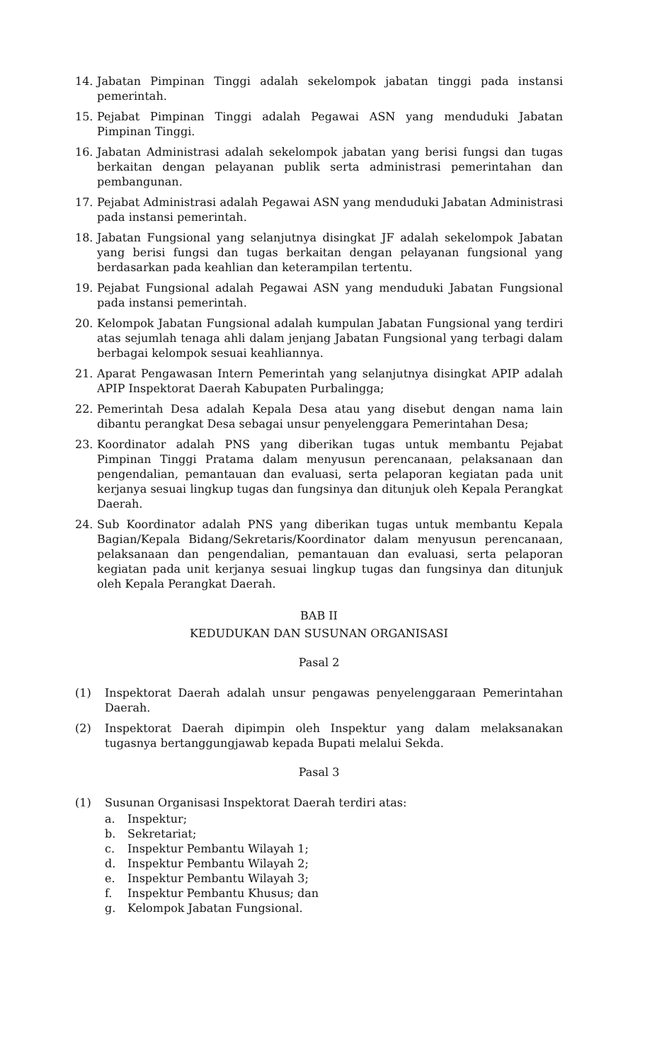14. Jabatan Pimpinan Tinggi adalah sekelompok jabatan tinggi pada instansi pemerintah.
15. Pejabat Pimpinan Tinggi adalah Pegawai ASN yang menduduki Jabatan Pimpinan Tinggi.
16. Jabatan Administrasi adalah sekelompok jabatan yang berisi fungsi dan tugas berkaitan dengan pelayanan publik serta administrasi pemerintahan dan pembangunan.
17. Pejabat Administrasi adalah Pegawai ASN yang menduduki Jabatan Administrasi pada instansi pemerintah.
18. Jabatan Fungsional yang selanjutnya disingkat JF adalah sekelompok Jabatan yang berisi fungsi dan tugas berkaitan dengan pelayanan fungsional yang berdasarkan pada keahlian dan keterampilan tertentu.
19. Pejabat Fungsional adalah Pegawai ASN yang menduduki Jabatan Fungsional pada instansi pemerintah.
20. Kelompok Jabatan Fungsional adalah kumpulan Jabatan Fungsional yang terdiri atas sejumlah tenaga ahli dalam jenjang Jabatan Fungsional yang terbagi dalam berbagai kelompok sesuai keahliannya.
21. Aparat Pengawasan Intern Pemerintah yang selanjutnya disingkat APIP adalah APIP Inspektorat Daerah Kabupaten Purbalingga;
22. Pemerintah Desa adalah Kepala Desa atau yang disebut dengan nama lain dibantu perangkat Desa sebagai unsur penyelenggara Pemerintahan Desa;
23. Koordinator adalah PNS yang diberikan tugas untuk membantu Pejabat Pimpinan Tinggi Pratama dalam menyusun perencanaan, pelaksanaan dan pengendalian, pemantauan dan evaluasi, serta pelaporan kegiatan pada unit kerjanya sesuai lingkup tugas dan fungsinya dan ditunjuk oleh Kepala Perangkat Daerah.
24. Sub Koordinator adalah PNS yang diberikan tugas untuk membantu Kepala Bagian/Kepala Bidang/Sekretaris/Koordinator dalam menyusun perencanaan, pelaksanaan dan pengendalian, pemantauan dan evaluasi, serta pelaporan kegiatan pada unit kerjanya sesuai lingkup tugas dan fungsinya dan ditunjuk oleh Kepala Perangkat Daerah.
BAB II
KEDUDUKAN DAN SUSUNAN ORGANISASI
Pasal 2
(1) Inspektorat Daerah adalah unsur pengawas penyelenggaraan Pemerintahan Daerah.
(2) Inspektorat Daerah dipimpin oleh Inspektur yang dalam melaksanakan tugasnya bertanggungjawab kepada Bupati melalui Sekda.
Pasal 3
(1) Susunan Organisasi Inspektorat Daerah terdiri atas:
a. Inspektur;
b. Sekretariat;
c. Inspektur Pembantu Wilayah 1;
d. Inspektur Pembantu Wilayah 2;
e. Inspektur Pembantu Wilayah 3;
f. Inspektur Pembantu Khusus; dan
g. Kelompok Jabatan Fungsional.